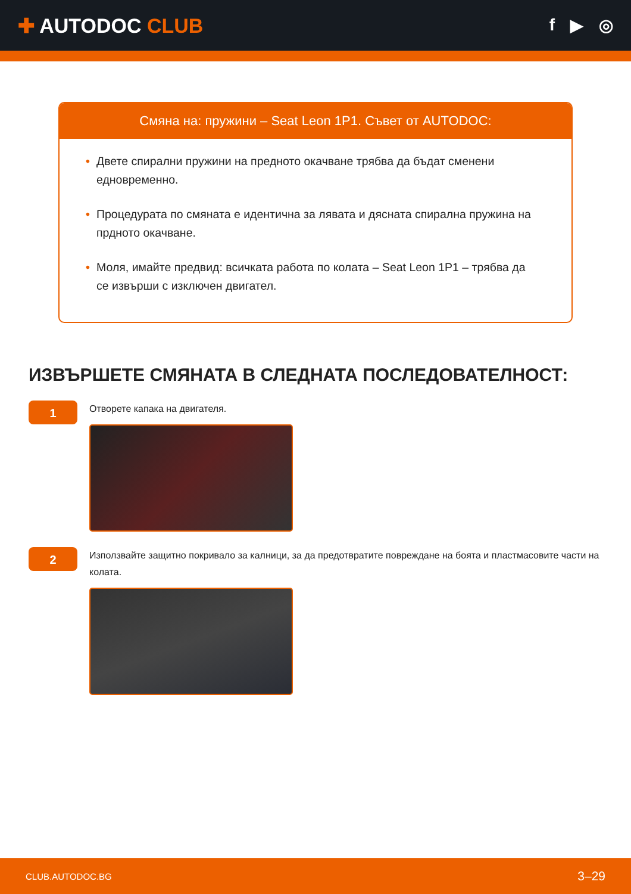✚ AUTODOC CLUB
f ▶ ◎
Смяна на: пружини – Seat Leon 1P1. Съвет от AUTODOC:
• Двете спирални пружини на предното окачване трябва да бъдат сменени едновременно.
• Процедурата по смяната е идентична за лявата и дясната спирална пружина на прдното окачване.
• Моля, имайте предвид: всичката работа по колата – Seat Leon 1P1 – трябва да се извърши с изключен двигател.
ИЗВЪРШЕТЕ СМЯНАТА В СЛЕДНАТА ПОСЛЕДОВАТЕЛНОСТ:
1
Отворете капака на двигателя.
2
Използвайте защитно покривало за калници, за да предотвратите повреждане на боята и пластмасовите части на колата.
CLUB.AUTODOC.BG 3–29